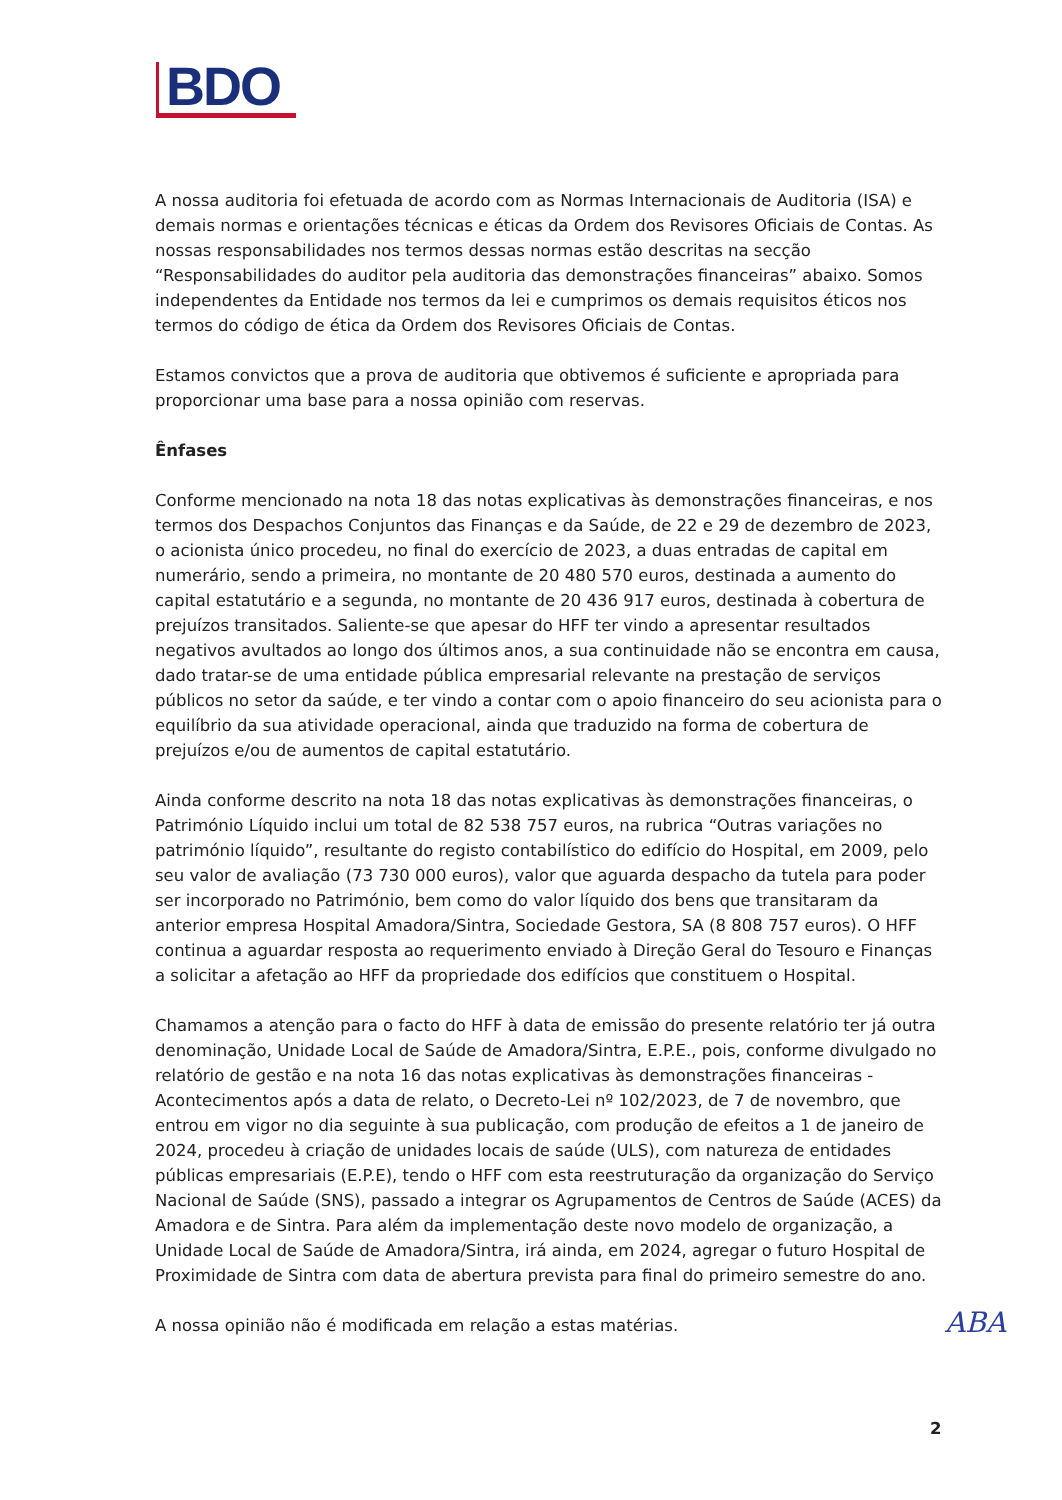BDO
A nossa auditoria foi efetuada de acordo com as Normas Internacionais de Auditoria (ISA) e demais normas e orientações técnicas e éticas da Ordem dos Revisores Oficiais de Contas. As nossas responsabilidades nos termos dessas normas estão descritas na secção “Responsabilidades do auditor pela auditoria das demonstrações financeiras” abaixo. Somos independentes da Entidade nos termos da lei e cumprimos os demais requisitos éticos nos termos do código de ética da Ordem dos Revisores Oficiais de Contas.
Estamos convictos que a prova de auditoria que obtivemos é suficiente e apropriada para proporcionar uma base para a nossa opinião com reservas.
Ênfases
Conforme mencionado na nota 18 das notas explicativas às demonstrações financeiras, e nos termos dos Despachos Conjuntos das Finanças e da Saúde, de 22 e 29 de dezembro de 2023, o acionista único procedeu, no final do exercício de 2023, a duas entradas de capital em numerário, sendo a primeira, no montante de 20 480 570 euros, destinada a aumento do capital estatutário e a segunda, no montante de 20 436 917 euros, destinada à cobertura de prejuízos transitados. Saliente-se que apesar do HFF ter vindo a apresentar resultados negativos avultados ao longo dos últimos anos, a sua continuidade não se encontra em causa, dado tratar-se de uma entidade pública empresarial relevante na prestação de serviços públicos no setor da saúde, e ter vindo a contar com o apoio financeiro do seu acionista para o equilíbrio da sua atividade operacional, ainda que traduzido na forma de cobertura de prejuízos e/ou de aumentos de capital estatutário.
Ainda conforme descrito na nota 18 das notas explicativas às demonstrações financeiras, o Património Líquido inclui um total de 82 538 757 euros, na rubrica “Outras variações no património líquido”, resultante do registo contabilístico do edifício do Hospital, em 2009, pelo seu valor de avaliação (73 730 000 euros), valor que aguarda despacho da tutela para poder ser incorporado no Património, bem como do valor líquido dos bens que transitaram da anterior empresa Hospital Amadora/Sintra, Sociedade Gestora, SA (8 808 757 euros). O HFF continua a aguardar resposta ao requerimento enviado à Direção Geral do Tesouro e Finanças a solicitar a afetação ao HFF da propriedade dos edifícios que constituem o Hospital.
Chamamos a atenção para o facto do HFF à data de emissão do presente relatório ter já outra denominação, Unidade Local de Saúde de Amadora/Sintra, E.P.E., pois, conforme divulgado no relatório de gestão e na nota 16 das notas explicativas às demonstrações financeiras - Acontecimentos após a data de relato, o Decreto-Lei nº 102/2023, de 7 de novembro, que entrou em vigor no dia seguinte à sua publicação, com produção de efeitos a 1 de janeiro de 2024, procedeu à criação de unidades locais de saúde (ULS), com natureza de entidades públicas empresariais (E.P.E), tendo o HFF com esta reestruturação da organização do Serviço Nacional de Saúde (SNS), passado a integrar os Agrupamentos de Centros de Saúde (ACES) da Amadora e de Sintra. Para além da implementação deste novo modelo de organização, a Unidade Local de Saúde de Amadora/Sintra, irá ainda, em 2024, agregar o futuro Hospital de Proximidade de Sintra com data de abertura prevista para final do primeiro semestre do ano.
A nossa opinião não é modificada em relação a estas matérias.
ABA
2